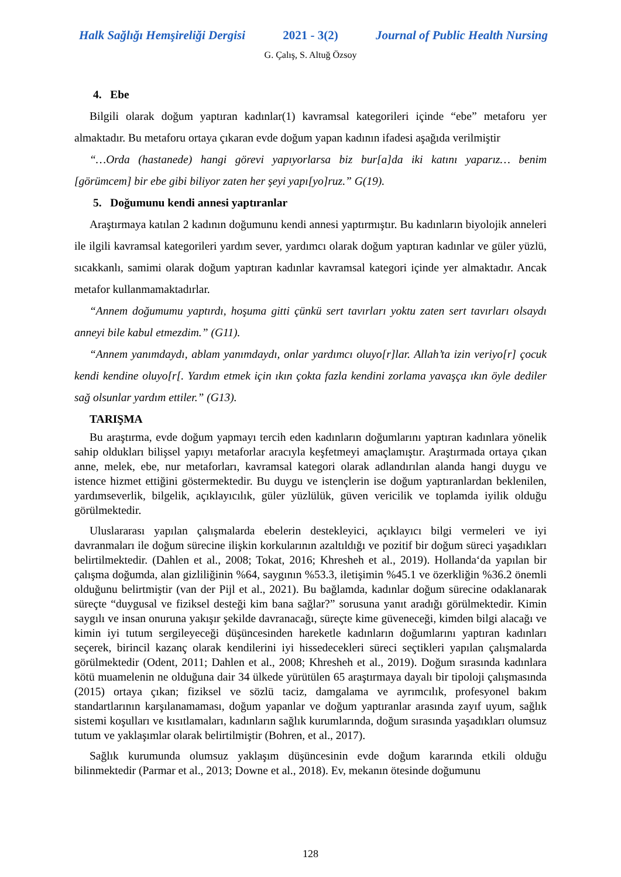Halk Sağlığı Hemşireliği Dergisi 2021 - 3(2) Journal of Public Health Nursing
G. Çalış, S. Altuğ Özsoy
4. Ebe
Bilgili olarak doğum yaptıran kadınlar(1) kavramsal kategorileri içinde “ebe” metaforu yer almaktadır. Bu metaforu ortaya çıkaran evde doğum yapan kadının ifadesi aşağıda verilmiştir
“…Orda (hastanede) hangi görevi yapıyorlarsa biz bur[a]da iki katını yaparız… benim [görümcem] bir ebe gibi biliyor zaten her şeyi yapı[yo]ruz.” G(19).
5. Doğumunu kendi annesi yaptıranlar
Araştırmaya katılan 2 kadının doğumunu kendi annesi yaptırmıştır. Bu kadınların biyolojik anneleri ile ilgili kavramsal kategorileri yardım sever, yardımcı olarak doğum yaptıran kadınlar ve güler yüzlü, sıcakkanlı, samimi olarak doğum yaptıran kadınlar kavramsal kategori içinde yer almaktadır. Ancak metafor kullanmamaktadırlar.
“Annem doğumumu yaptırdı, hoşuma gitti çünkü sert tavırları yoktu zaten sert tavırları olsaydı anneyi bile kabul etmezdim.” (G11).
“Annem yanımdaydı, ablam yanımdaydı, onlar yardımcı oluyo[r]lar. Allah’ta izin veriyo[r] çocuk kendi kendine oluyo[r[. Yardım etmek için ıkın çokta fazla kendini zorlama yavaşça ıkın öyle dediler sağ olsunlar yardım ettiler.” (G13).
TARIŞMA
Bu araştırma, evde doğum yapmayı tercih eden kadınların doğumlarını yaptıran kadınlara yönelik sahip oldukları bilişsel yapıyı metaforlar aracıyla keşfetmeyi amaçlamıştır. Araştırmada ortaya çıkan anne, melek, ebe, nur metaforları, kavramsal kategori olarak adlandırılan alanda hangi duygu ve istence hizmet ettiğini göstermektedir. Bu duygu ve istençlerin ise doğum yaptıranlardan beklenilen, yardımseverlik, bilgelik, açıklayıcılık, güler yüzlülük, güven vericilik ve toplamda iyilik olduğu görülmektedir.
Uluslararası yapılan çalışmalarda ebelerin destekleyici, açıklayıcı bilgi vermeleri ve iyi davranmaları ile doğum sürecine ilişkin korkularının azaltıldığı ve pozitif bir doğum süreci yaşadıkları belirtilmektedir. (Dahlen et al., 2008; Tokat, 2016; Khresheh et al., 2019). Hollanda‘da yapılan bir çalışma doğumda, alan gizliliğinin %64, saygının %53.3, iletişimin %45.1 ve özerkliğin %36.2 önemli olduğunu belirtmiştir (van der Pijl et al., 2021). Bu bağlamda, kadınlar doğum sürecine odaklanarak süreçte “duygusal ve fiziksel desteği kim bana sağlar?” sorusuna yanıt aradığı görülmektedir. Kimin saygılı ve insan onuruna yakışır şekilde davranacağı, süreçte kime güveneceği, kimden bilgi alacağı ve kimin iyi tutum sergileyeceği düşüncesinden hareketle kadınların doğumlarını yaptıran kadınları seçerek, birincil kazanç olarak kendilerini iyi hissedecekleri süreci seçtikleri yapılan çalışmalarda görülmektedir (Odent, 2011; Dahlen et al., 2008; Khresheh et al., 2019). Doğum sırasında kadınlara kötü muamelenin ne olduğuna dair 34 ülkede yürütülen 65 araştırmaya dayalı bir tipoloji çalışmasında (2015) ortaya çıkan; fiziksel ve sözlü taciz, damgalama ve ayrımcılık, profesyonel bakım standartlarının karşılanamaması, doğum yapanlar ve doğum yaptıranlar arasında zayıf uyum, sağlık sistemi koşulları ve kısıtlamaları, kadınların sağlık kurumlarında, doğum sırasında yaşadıkları olumsuz tutum ve yaklaşımlar olarak belirtilmiştir (Bohren, et al., 2017).
Sağlık kurumunda olumsuz yaklaşım düşüncesinin evde doğum kararında etkili olduğu bilinmektedir (Parmar et al., 2013; Downe et al., 2018). Ev, mekanın ötesinde doğumunu
128